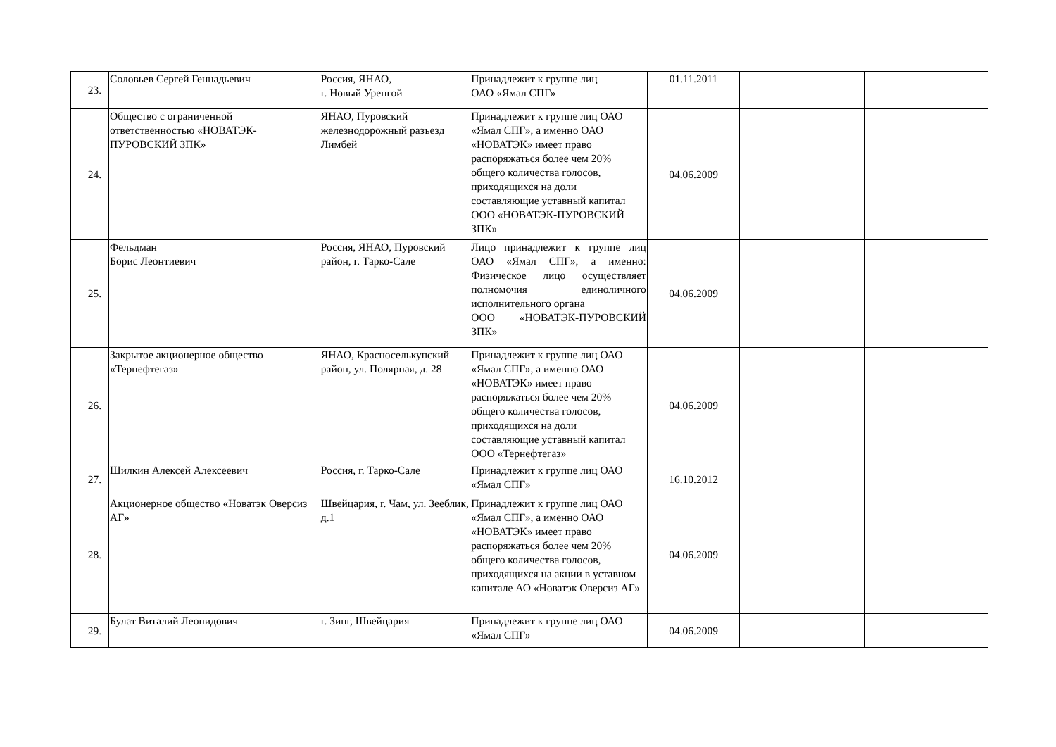| 23. | Соловьев Сергей Геннадьевич | Россия, ЯНАО, г. Новый Уренгой | Принадлежит к группе лиц ОАО «Ямал СПГ» | 01.11.2011 | | |
| 24. | Общество с ограниченной ответственностью «НОВАТЭК-ПУРОВСКИЙ ЗПК» | ЯНАО, Пуровский железнодорожный разъезд Лимбей | Принадлежит к группе лиц ОАО «Ямал СПГ», а именно ОАО «НОВАТЭК» имеет право распоряжаться более чем 20% общего количества голосов, приходящихся на доли составляющие уставный капитал ООО «НОВАТЭК-ПУРОВСКИЙ ЗПК» | 04.06.2009 | | |
| 25. | Фельдман Борис Леонтиевич | Россия, ЯНАО, Пуровский район, г. Тарко-Сале | Лицо принадлежит к группе лиц ОАО «Ямал СПГ», а именно: Физическое лицо осуществляет полномочия единоличного исполнительного органа ООО «НОВАТЭК-ПУРОВСКИЙ ЗПК» | 04.06.2009 | | |
| 26. | Закрытое акционерное общество «Тернефтегаз» | ЯНАО, Красноселькупский район, ул. Полярная, д. 28 | Принадлежит к группе лиц ОАО «Ямал СПГ», а именно ОАО «НОВАТЭК» имеет право распоряжаться более чем 20% общего количества голосов, приходящихся на доли составляющие уставный капитал ООО «Тернефтегаз» | 04.06.2009 | | |
| 27. | Шилкин Алексей Алексеевич | Россия, г. Тарко-Сале | Принадлежит к группе лиц ОАО «Ямал СПГ» | 16.10.2012 | | |
| 28. | Акционерное общество «Новатэк Оверсиз АГ» | Швейцария, г. Чам, ул. Зееблик, д.1 | Принадлежит к группе лиц ОАО «Ямал СПГ», а именно ОАО «НОВАТЭК» имеет право распоряжаться более чем 20% общего количества голосов, приходящихся на акции в уставном капитале АО «Новатэк Оверсиз АГ» | 04.06.2009 | | |
| 29. | Булат Виталий Леонидович | г. Зинг, Швейцария | Принадлежит к группе лиц ОАО «Ямал СПГ» | 04.06.2009 | | |